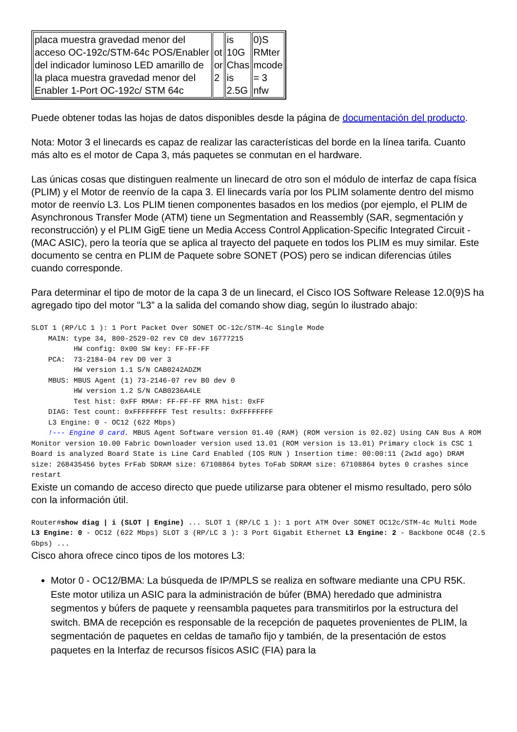| placa muestra gravedad menor del acceso OC-192c/STM-64c POS/Enabler del indicador luminoso LED amarillo de la placa muestra gravedad menor del Enabler 1-Port OC-192c/ STM 64c | ot or 2 | is 10G Chas is 2.5G | 0)S RMter mcode = 3 nfw |
Puede obtener todas las hojas de datos disponibles desde la página de documentación del producto.
Nota: Motor 3 el linecards es capaz de realizar las características del borde en la línea tarifa. Cuanto más alto es el motor de Capa 3, más paquetes se conmutan en el hardware.
Las únicas cosas que distinguen realmente un linecard de otro son el módulo de interfaz de capa física (PLIM) y el Motor de reenvío de la capa 3. El linecards varía por los PLIM solamente dentro del mismo motor de reenvío L3. Los PLIM tienen componentes basados en los medios (por ejemplo, el PLIM de Asynchronous Transfer Mode (ATM) tiene un Segmentation and Reassembly (SAR, segmentación y reconstrucción) y el PLIM GigE tiene un Media Access Control Application-Specific Integrated Circuit - (MAC ASIC), pero la teoría que se aplica al trayecto del paquete en todos los PLIM es muy similar. Este documento se centra en PLIM de Paquete sobre SONET (POS) pero se indican diferencias útiles cuando corresponde.
Para determinar el tipo de motor de la capa 3 de un linecard, el Cisco IOS Software Release 12.0(9)S ha agregado tipo del motor "L3” a la salida del comando show diag, según lo ilustrado abajo:
SLOT 1 (RP/LC 1 ): 1 Port Packet Over SONET OC-12c/STM-4c Single Mode
    MAIN: type 34, 800-2529-02 rev C0 dev 16777215
          HW config: 0x00 SW key: FF-FF-FF
    PCA:  73-2184-04 rev D0 ver 3
          HW version 1.1 S/N CAB0242ADZM
    MBUS: MBUS Agent (1) 73-2146-07 rev B0 dev 0
          HW version 1.2 S/N CAB0236A4LE
          Test hist: 0xFF RMA#: FF-FF-FF RMA hist: 0xFF
    DIAG: Test count: 0xFFFFFFFF Test results: 0xFFFFFFFF
    L3 Engine: 0 - OC12 (622 Mbps)
    !--- Engine 0 card. MBUS Agent Software version 01.40 (RAM) (ROM version is 02.02) Using CAN Bus A ROM Monitor version 10.00 Fabric Downloader version used 13.01 (ROM version is 13.01) Primary clock is CSC 1 Board is analyzed Board State is Line Card Enabled (IOS RUN ) Insertion time: 00:00:11 (2w1d ago) DRAM size: 268435456 bytes FrFab SDRAM size: 67108864 bytes ToFab SDRAM size: 67108864 bytes 0 crashes since restart
Existe un comando de acceso directo que puede utilizarse para obtener el mismo resultado, pero sólo con la información útil.
Router#show diag | i (SLOT | Engine) ... SLOT 1 (RP/LC 1 ): 1 port ATM Over SONET OC12c/STM-4c Multi Mode L3 Engine: 0 - OC12 (622 Mbps) SLOT 3 (RP/LC 3 ): 3 Port Gigabit Ethernet L3 Engine: 2 - Backbone OC48 (2.5 Gbps) ...
Cisco ahora ofrece cinco tipos de los motores L3:
Motor 0 - OC12/BMA: La búsqueda de IP/MPLS se realiza en software mediante una CPU R5K. Este motor utiliza un ASIC para la administración de búfer (BMA) heredado que administra segmentos y búfers de paquete y reensambla paquetes para transmitirlos por la estructura del switch. BMA de recepción es responsable de la recepción de paquetes provenientes de PLIM, la segmentación de paquetes en celdas de tamaño fijo y también, de la presentación de estos paquetes en la Interfaz de recursos físicos ASIC (FIA) para la